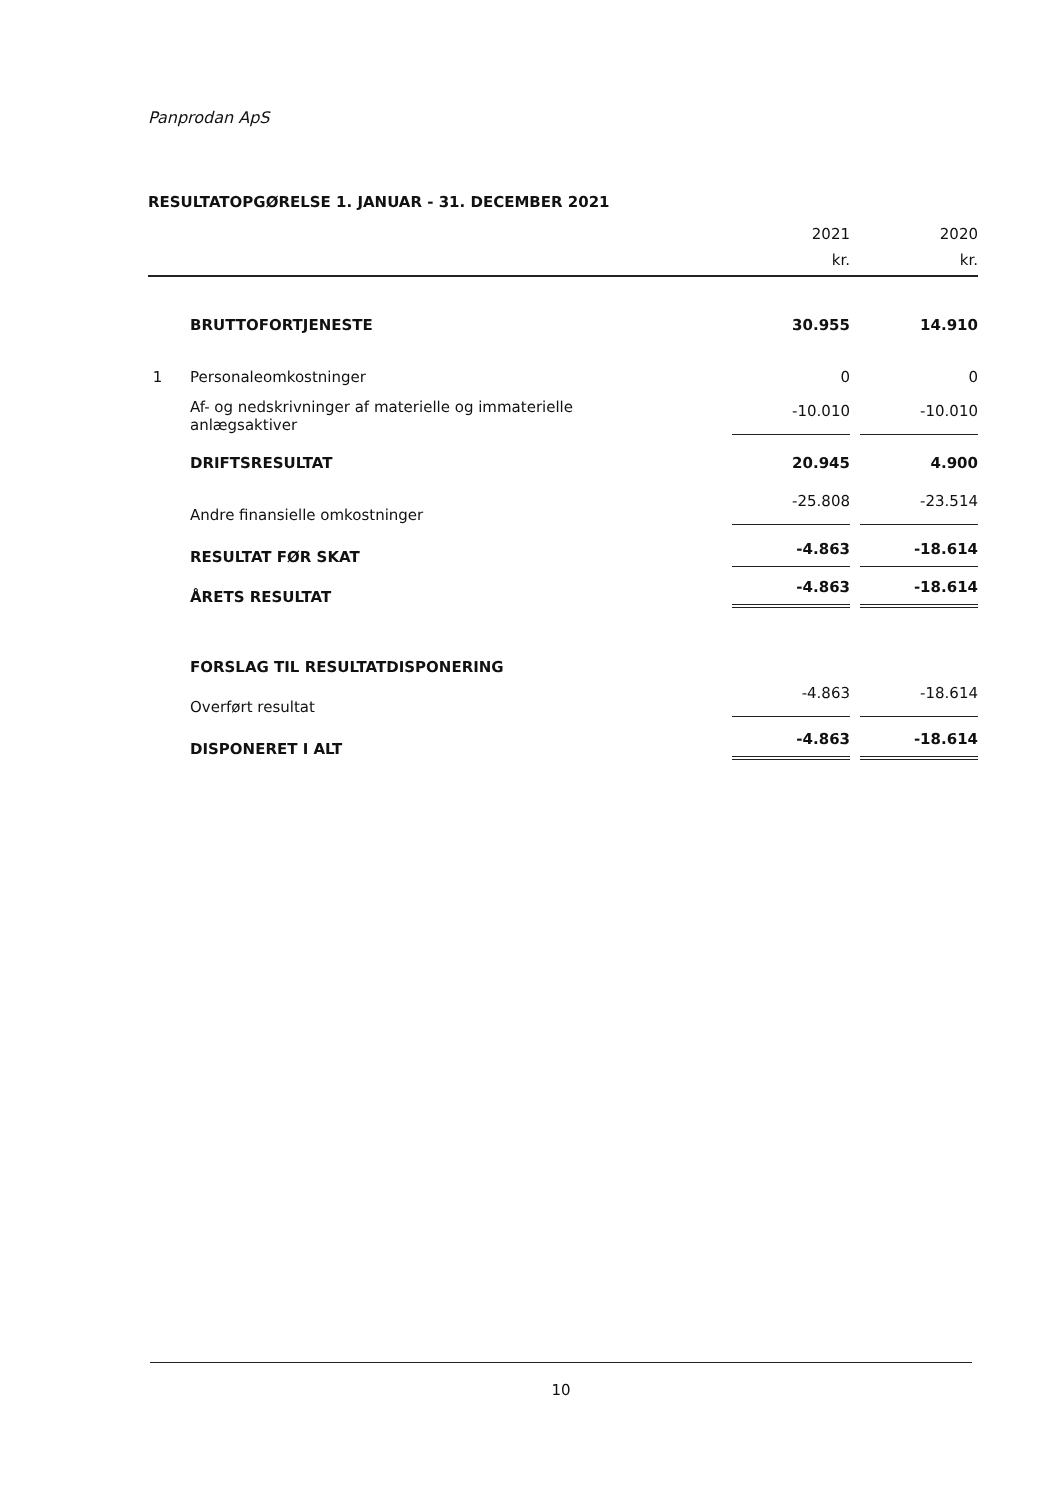Panprodan ApS
RESULTATOPGØRELSE 1. JANUAR - 31. DECEMBER 2021
| | | 2021 | | 2020 |
| --- | --- | --- | --- | --- |
| | | kr. | | kr. |
| | BRUTTOFORTJENESTE | 30.955 | | 14.910 |
| 1 | Personaleomkostninger | 0 | | 0 |
| | Af- og nedskrivninger af materielle og immaterielle anlægsaktiver | -10.010 | | -10.010 |
| | DRIFTSRESULTAT | 20.945 | | 4.900 |
| | Andre finansielle omkostninger | -25.808 | | -23.514 |
| | RESULTAT FØR SKAT | -4.863 | | -18.614 |
| | ÅRETS RESULTAT | -4.863 | | -18.614 |
| | FORSLAG TIL RESULTATDISPONERING | | | |
| | Overført resultat | -4.863 | | -18.614 |
| | DISPONERET I ALT | -4.863 | | -18.614 |
10